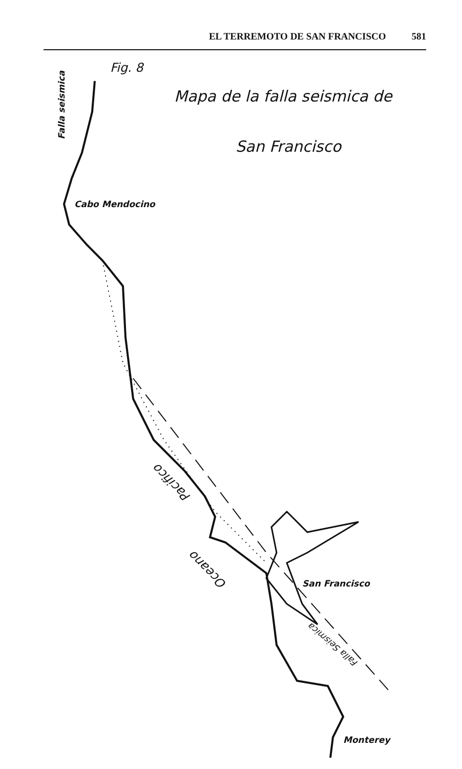EL TERREMOTO DE SAN FRANCISCO 581
Fig. 8
Mapa de la falla seismica de
San Francisco
Falla seismica
Cabo Mendocino
Pacifico
Oceano
San Francisco
Falla Seismica
Monterey